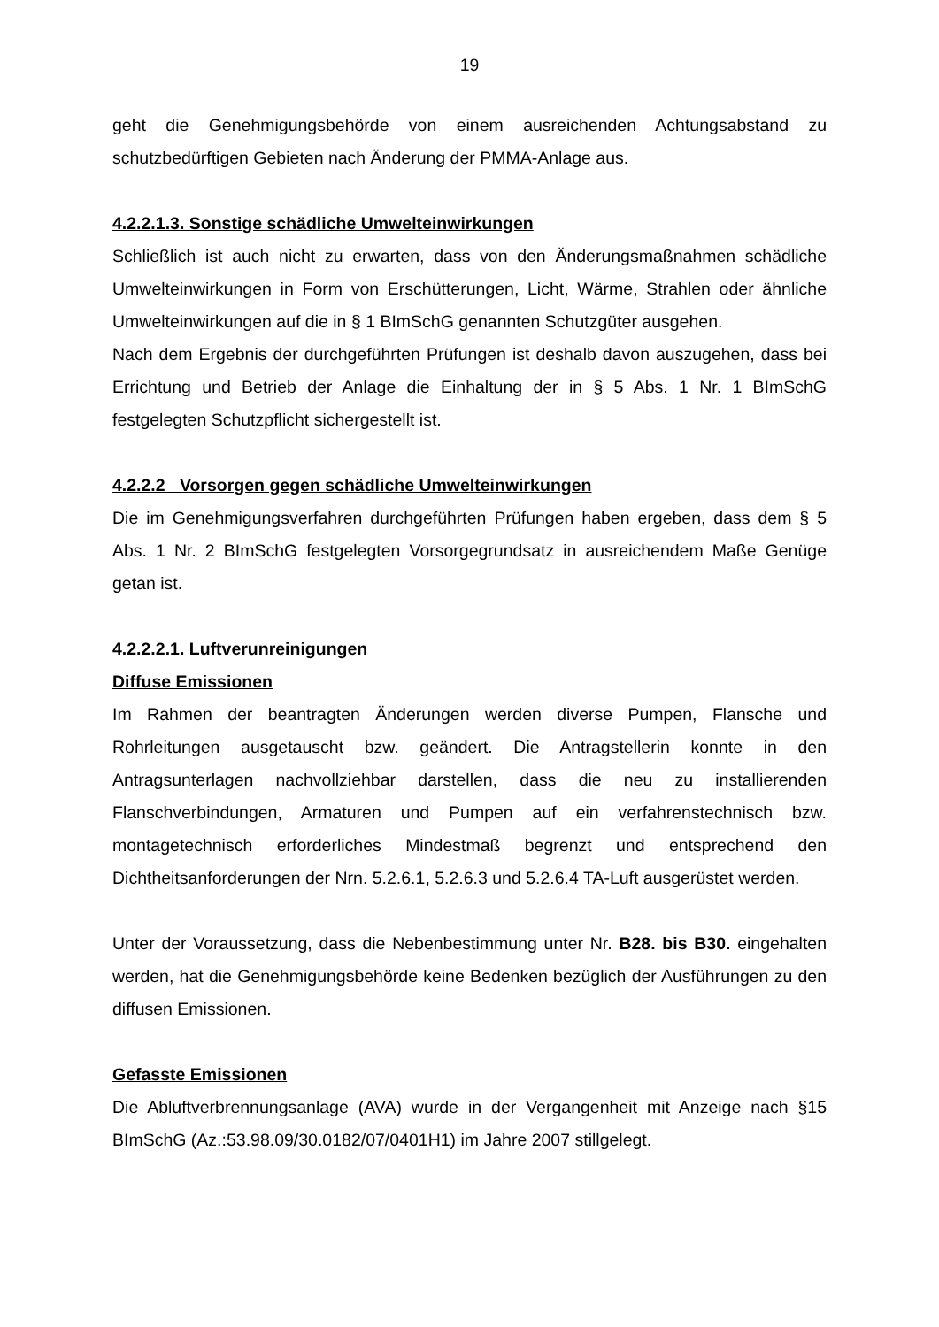19
geht die Genehmigungsbehörde von einem ausreichenden Achtungsabstand zu schutzbedürftigen Gebieten nach Änderung der PMMA-Anlage aus.
4.2.2.1.3. Sonstige schädliche Umwelteinwirkungen
Schließlich ist auch nicht zu erwarten, dass von den Änderungsmaßnahmen schädliche Umwelteinwirkungen in Form von Erschütterungen, Licht, Wärme, Strahlen oder ähnliche Umwelteinwirkungen auf die in § 1 BImSchG genannten Schutzgüter ausgehen.
Nach dem Ergebnis der durchgeführten Prüfungen ist deshalb davon auszugehen, dass bei Errichtung und Betrieb der Anlage die Einhaltung der in § 5 Abs. 1 Nr. 1 BImSchG festgelegten Schutzpflicht sichergestellt ist.
4.2.2.2 Vorsorgen gegen schädliche Umwelteinwirkungen
Die im Genehmigungsverfahren durchgeführten Prüfungen haben ergeben, dass dem § 5 Abs. 1 Nr. 2 BImSchG festgelegten Vorsorgegrundsatz in ausreichendem Maße Genüge getan ist.
4.2.2.2.1. Luftverunreinigungen
Diffuse Emissionen
Im Rahmen der beantragten Änderungen werden diverse Pumpen, Flansche und Rohrleitungen ausgetauscht bzw. geändert. Die Antragstellerin konnte in den Antragsunterlagen nachvollziehbar darstellen, dass die neu zu installierenden Flanschverbindungen, Armaturen und Pumpen auf ein verfahrenstechnisch bzw. montagetechnisch erforderliches Mindestmaß begrenzt und entsprechend den Dichtheitsanforderungen der Nrn. 5.2.6.1, 5.2.6.3 und 5.2.6.4 TA-Luft ausgerüstet werden.
Unter der Voraussetzung, dass die Nebenbestimmung unter Nr. B28. bis B30. eingehalten werden, hat die Genehmigungsbehörde keine Bedenken bezüglich der Ausführungen zu den diffusen Emissionen.
Gefasste Emissionen
Die Abluftverbrennungsanlage (AVA) wurde in der Vergangenheit mit Anzeige nach §15 BImSchG (Az.:53.98.09/30.0182/07/0401H1) im Jahre 2007 stillgelegt.